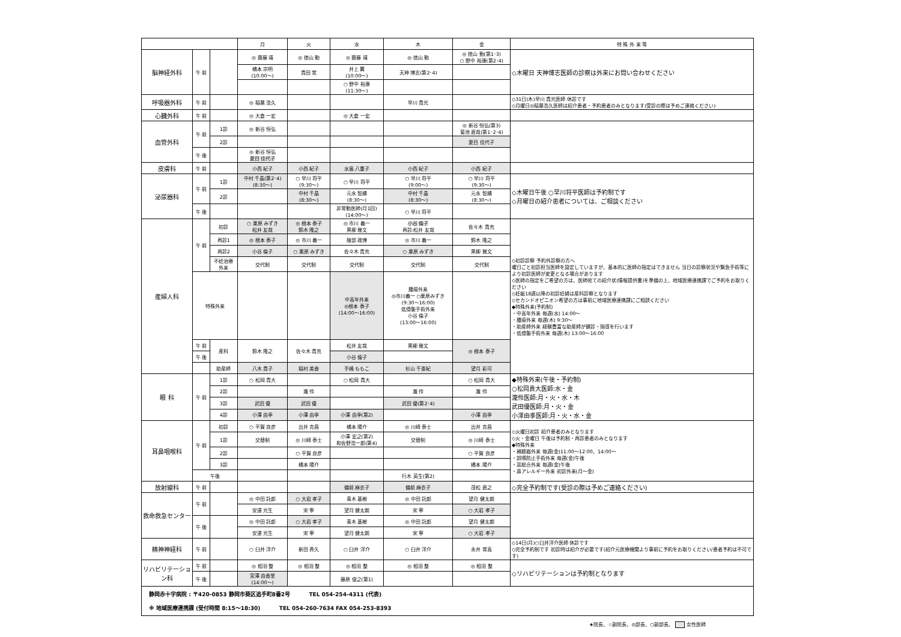| | | | 月 | 火 | 水 | 木 | 金 | 特 殊 外 来 等 |
| --- | --- | --- | --- | --- | --- | --- | --- | --- |
| 脳神経外科 | 午 前 | | ◎ 齋藤 靖 | ◎ 徳山 勤 | ◎ 齋藤 靖 | ◎ 徳山 勤 | ◎ 徳山 勤(第1･3) ○ 野中 裕康(第2･4) | ◇木曜日 天神博志医師の診察は外来にお問い合わせください |
| | | | 橋本 宗明 (10:00～) | 貴田 覚 | 井上 翼 (10:00～) | 天神 博志(第2･4) | | |
| | | | | | ○ 野中 裕康 (11:30～) | | | |
| 呼吸器外科 | 午 前 | | ◎ 稲葉 浩久 | | | 早川 貴光 | | ◇31日(木)早川 貴光医師 休診です ◇月曜日◎稲葉浩久医師は紹介患者・予約患者のみとなります(受診の際は予めご連絡ください) |
| 心臓外科 | 午 前 | | ◎ 大倉 一宏 | | ◎ 大倉 一宏 | | | |
| 血管外科 | 午 前 | 1診 | ◎ 新谷 恒弘 | | | | ◎ 新谷 恒弘(第3) 菊池 直哉(第1･2･4) | |
| | | 2診 | | | | | 夏目 佳代子 | |
| | 午 後 | | ◎ 新谷 恒弘 夏目 佳代子 | | | | | |
| 皮膚科 | 午 前 | | 小西 紀子 | 小西 紀子 | 水島 八重子 | 小西 紀子 | 小西 紀子 | |
| 泌尿器科 | 午 前 | 1診 | 中村 千晶(第2･4) (8:30～) | ○ 早川 将平 (9:30～) | ○ 早川 将平 | ○ 早川 将平 (9:00～) | ○ 早川 将平 (9:30～) | ◇木曜日午後 ○早川将平医師は予約制です ◇月曜日の紹介患者については、ご相談ください |
| | | 2診 | | 中村 千晶 (8:30～) | 元永 智績 (8:30～) | 中村 千晶 (8:30～) | 元永 智績 (8:30～) | |
| | 午 後 | | | | 非常勤医師(月1回) (14:00～) | ○ 早川 将平 | | |
| 産婦人科 | 午 前 | 初診 | ○ 栗原 みずき 松井 友哉 | ◎ 根本 泰子 鈴木 隆之 | ◎ 市川 義一 黒柳 雅文 | 小谷 倫子 再診:松井 友哉 | 佐々木 貴充 | ◇初診診察 予約外診察の方へ 曜日ごと初診担当医師を設定していますが、基本的に医師の指定はできません 当日の診察状況や緊急手術等により初診医師が変更となる場合があります ◇医師の指定をご希望の方は、医師宛ての紹介状(情報提供書)を準備の上、地域医療連携課でご予約をお取りください ◇妊娠18週以降の初診妊婦は産科診察となります ◇セカンドオピニオン希望の方は事前に地域医療連携課にご相談ください ◆特殊外来(予約制) ・中高年外来 毎週(水) 14:00～ ・腫瘍外来 毎週(木) 9:30～ ・助産師外来 経験豊富な助産師が健診・指導を行います ・低侵襲手術外来 毎週(木) 13:00～16:00 |
| | | 再診1 | ◎ 根本 泰子 | ◎ 市川 義一 | 服部 政博 | ◎ 市川 義一 | 鈴木 隆之 | |
| | | 再診2 | 小谷 倫子 | ○ 栗原 みずき | 佐々木 貴充 | ○ 栗原 みずき | 黒柳 雅文 | |
| | | 不妊治療 外来 | 交代制 | 交代制 | 交代制 | 交代制 | 交代制 | |
| | 特殊外来 | | | | 中高年外来 ◎根本 泰子 (14:00～16:00) | 腫瘍外来 ◎市川義一 ○栗原みずき (9:30～16:00) 低侵襲手術外来 小谷 倫子 (13:00～16:00) | | |
| | 午 前 | 産科 | 鈴木 隆之 | 佐々木 貴充 | 松井 友哉 | 黒柳 雅文 | ◎ 根本 泰子 | |
| | 午 後 | | | | 小谷 倫子 | | | |
| | | 助産師 | 八木 貴子 | 稲村 美香 | 手嶋 ももこ | 杉山 千亜紀 | 望月 彩可 | |
| 眼 科 | 午 前 | 1診 | ○ 松岡 貴大 | | ○ 松岡 貴大 | | ○ 松岡 貴大 | ◆特殊外来(午後・予約制) ○松岡貴大医師:水・金 瀧伶医師:月・火・水・木 武田優医師:月・火・金 小澤由季医師:月・火・水・金 |
| | | 2診 | | 瀧 伶 | | 瀧 伶 | 瀧 伶 | |
| | | 3診 | 武田 優 | 武田 優 | | 武田 優(第2･4) | | |
| | | 4診 | 小澤 由季 | 小澤 由季 | 小澤 由季(第2) | | 小澤 由季 | |
| 耳鼻咽喉科 | 午 前 | 初診 | ○ 平賀 良彦 | 出井 克昌 | 橋本 陽介 | ◎ 川崎 泰士 | 出井 克昌 | ◇火曜日初診 紹介患者のみとなります ◇火・金曜日 午後は予約制・再診患者のみとなります ◆特殊外来 ・補聴器外来 毎週(金)11:00～12:00、14:00～ ・誤嚥防止手術外来 毎週(金)午後 ・耳総合外来 毎週(金)午後 ・鼻アレルギー外来 初診外来(月～金) |
| | | 1診 | 交替制 | ◎ 川崎 泰士 | 小澤 宏之(第2) 和佐野浩一郎(第4) | 交替制 | ◎ 川崎 泰士 | |
| | | 2診 | | ○ 平賀 良彦 | | | ○ 平賀 良彦 | |
| | | 3診 | | 橋本 陽介 | | | 橋本 陽介 | |
| | 午後 | | | | | 行木 英生(第2) | | |
| 放射線科 | 午 前 | | | | 備前 麻衣子 | 備前 麻衣子 | 茂松 直之 | ◇完全予約制です(受診の際は予めご連絡ください) |
| 救命救急センター | 午 前 | | ◎ 中田 託郎 | ○ 大岩 孝子 | 青木 基樹 | ◎ 中田 託郎 | 望月 健太朗 | |
| | | | 安達 光生 | 宋 寧 | 望月 健太朗 | 宋 寧 | ○ 大岩 孝子 | |
| | 午 後 | | ◎ 中田 託郎 | ○ 大岩 孝子 | 青木 基樹 | ◎ 中田 託郎 | 望月 健太朗 | |
| | | | 安達 光生 | 宋 寧 | 望月 健太朗 | 宋 寧 | ○ 大岩 孝子 | |
| 精神神経科 | 午 前 | | ○ 臼井 洋介 | 新田 斉久 | ○ 臼井 洋介 | ○ 臼井 洋介 | 永井 常高 | ◇14日(月)○臼井洋介医師 休診です ◇完全予約制です 初診時は紹介が必要です(紹介元医療機関より事前に予約をお取りください/患者予約は不可です) |
| リハビリテーション科 | 午 前 | | ◎ 相羽 整 | ◎ 相羽 整 | ◎ 相羽 整 | ◎ 相羽 整 | ◎ 相羽 整 | ◇リハビリテーションは予約制となります |
| | 午 後 | | 宮澤 由香里 (14:00～) | | 藤原 俊之(第1) | | | |
| 静岡赤十字病院 : 〒420-0853 静岡市葵区追手町8番2号 TEL 054-254-4311 (代表) ※ 地域医療連携課 (受付時間 8:15～18:30) TEL 054-260-7634 FAX 054-253-8393 | | | | | | | | |
★院長、☆副院長、◎部長、○副部長、 女性医師